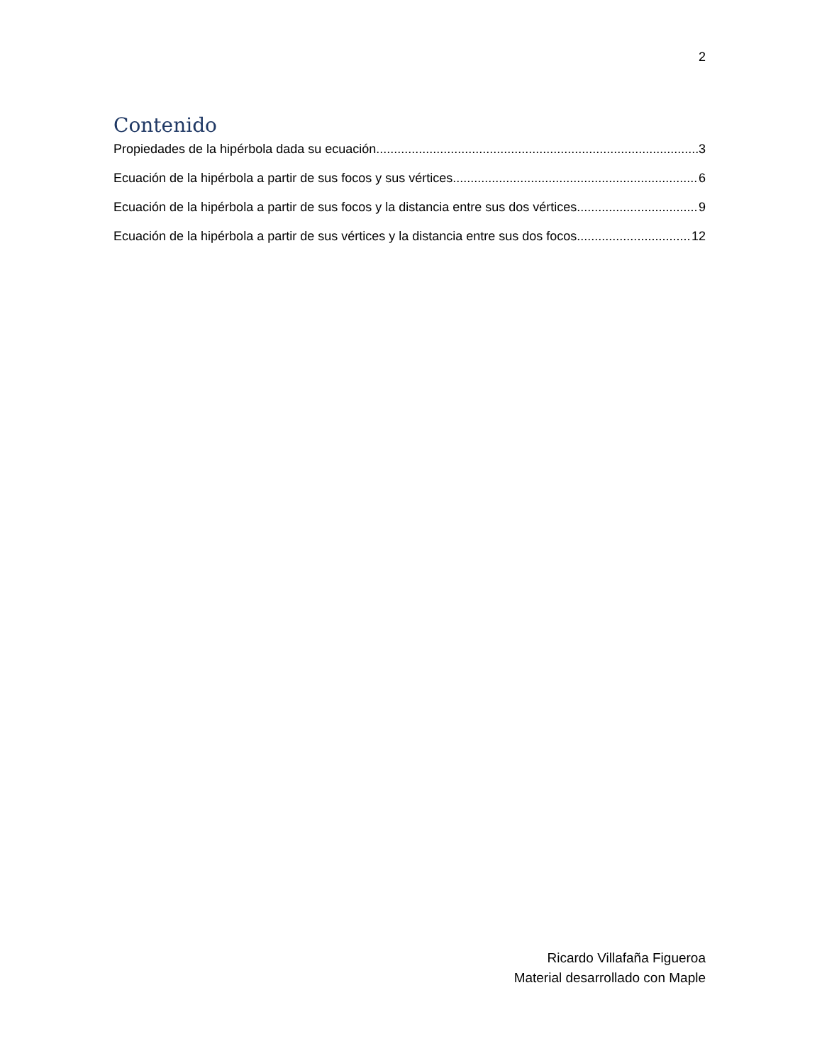2
Contenido
Propiedades de la hipérbola dada su ecuación 3
Ecuación de la hipérbola a partir de sus focos y sus vértices 6
Ecuación de la hipérbola a partir de sus focos y la distancia entre sus dos vértices. 9
Ecuación de la hipérbola a partir de sus vértices y la distancia entre sus dos focos. 12
Ricardo Villafaña Figueroa
Material desarrollado con Maple